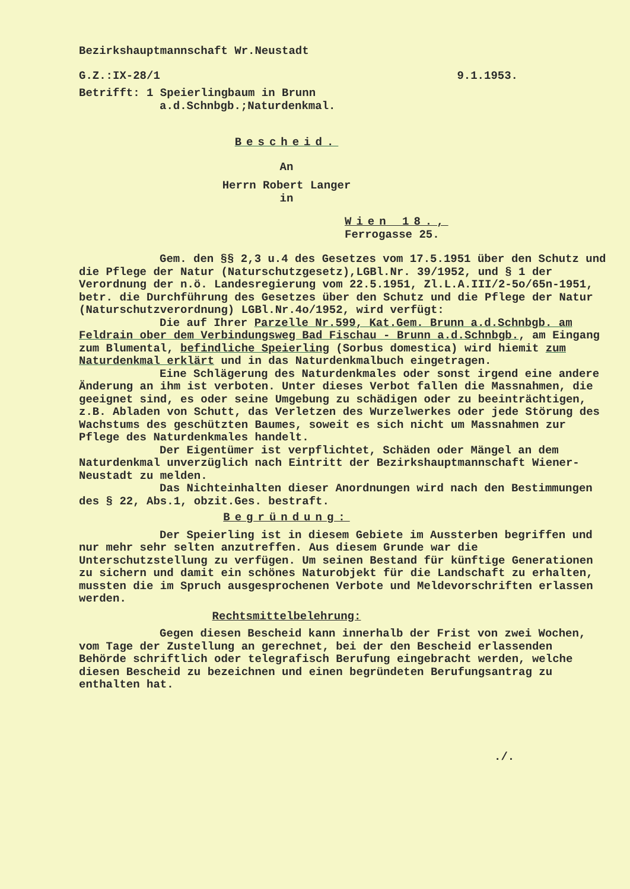Bezirkshauptmannschaft Wr.Neustadt
G.Z.:IX-28/1 9.1.1953.
Betrifft: 1 Speierlingbaum in Brunn
a.d.Schnbgb.;Naturdenkmal.
Bescheid.
An
Herrn Robert Langer
in
Wien 18.,
Ferrogasse 25.
Gem. den §§ 2,3 u.4 des Gesetzes vom 17.5.1951 über den Schutz und die Pflege der Natur (Naturschutzgesetz),LGBl.Nr. 39/1952, und § 1 der Verordnung der n.ö. Landesregierung vom 22.5.1951, Zl.L.A.III/2-5o/65n-1951, betr. die Durchführung des Gesetzes über den Schutz und die Pflege der Natur (Naturschutzverordnung) LGBl.Nr.4o/1952, wird verfügt:
Die auf Ihrer Parzelle Nr.599, Kat.Gem. Brunn a.d.Schnbgb. am Feldrain ober dem Verbindungsweg Bad Fischau - Brunn a.d.Schnbgb., am Eingang zum Blumental, befindliche Speierling (Sorbus domestica) wird hiemit zum Naturdenkmal erklärt und in das Naturdenkmalbuch eingetragen.
Eine Schlägerung des Naturdenkmales oder sonst irgend eine andere Änderung an ihm ist verboten. Unter dieses Verbot fallen die Massnahmen, die geeignet sind, es oder seine Umgebung zu schädigen oder zu beeinträchtigen, z.B. Abladen von Schutt, das Verletzen des Wurzelwerkes oder jede Störung des Wachstums des geschützten Baumes, soweit es sich nicht um Massnahmen zur Pflege des Naturdenkmales handelt.
Der Eigentümer ist verpflichtet, Schäden oder Mängel an dem Naturdenkmal unverzüglich nach Eintritt der Bezirkshauptmannschaft Wiener-Neustadt zu melden.
Das Nichteinhalten dieser Anordnungen wird nach den Bestimmungen des § 22, Abs.1, obzit.Ges. bestraft.
Begründung:
Der Speierling ist in diesem Gebiete im Aussterben begriffen und nur mehr sehr selten anzutreffen. Aus diesem Grunde war die Unterschutzstellung zu verfügen. Um seinen Bestand für künftige Generationen zu sichern und damit ein schönes Naturobjekt für die Landschaft zu erhalten, mussten die im Spruch ausgesprochenen Verbote und Meldevorschriften erlassen werden.
Rechtsmittelbelehrung:
Gegen diesen Bescheid kann innerhalb der Frist von zwei Wochen, vom Tage der Zustellung an gerechnet, bei der den Bescheid erlassenden Behörde schriftlich oder telegrafisch Berufung eingebracht werden, welche diesen Bescheid zu bezeichnen und einen begründeten Berufungsantrag zu enthalten hat.
./.